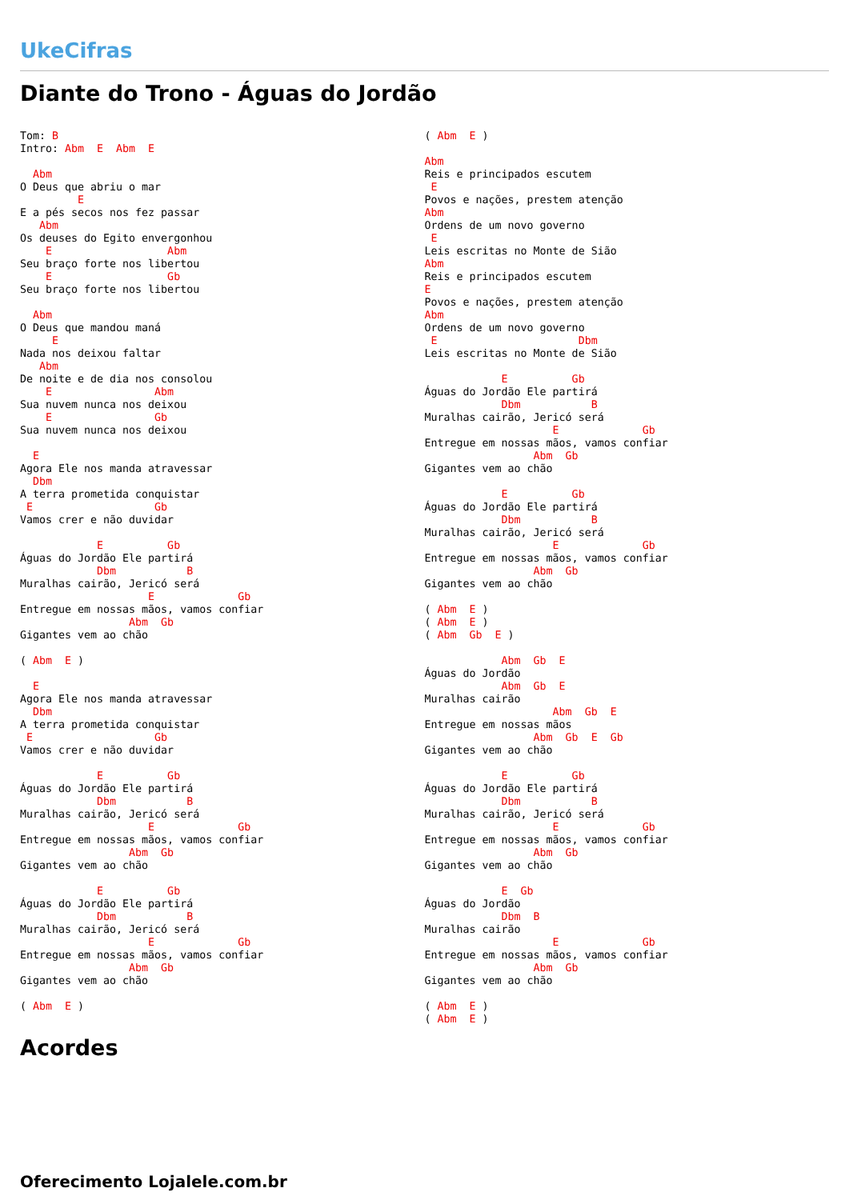UkeCifras
Diante do Trono - Águas do Jordão
Tom: B
Intro: Abm  E  Abm  E

  Abm
O Deus que abriu o mar
         E
E a pés secos nos fez passar
   Abm
Os deuses do Egito envergonhou
    E                  Abm
Seu braço forte nos libertou
    E                  Gb
Seu braço forte nos libertou

  Abm
O Deus que mandou maná
     E
Nada nos deixou faltar
   Abm
De noite e de dia nos consolou
    E                Abm
Sua nuvem nunca nos deixou
    E                Gb
Sua nuvem nunca nos deixou

  E
Agora Ele nos manda atravessar
  Dbm
A terra prometida conquistar
 E                   Gb
Vamos crer e não duvidar

            E          Gb
Águas do Jordão Ele partirá
            Dbm           B
Muralhas cairão, Jericó será
                    E             Gb
Entregue em nossas mãos, vamos confiar
                 Abm  Gb
Gigantes vem ao chão

( Abm  E )

  E
Agora Ele nos manda atravessar
  Dbm
A terra prometida conquistar
 E                   Gb
Vamos crer e não duvidar

            E          Gb
Águas do Jordão Ele partirá
            Dbm           B
Muralhas cairão, Jericó será
                    E             Gb
Entregue em nossas mãos, vamos confiar
                 Abm  Gb
Gigantes vem ao chão

            E          Gb
Águas do Jordão Ele partirá
            Dbm           B
Muralhas cairão, Jericó será
                    E             Gb
Entregue em nossas mãos, vamos confiar
                 Abm  Gb
Gigantes vem ao chão

( Abm  E )
( Abm  E )

Abm
Reis e principados escutem
 E
Povos e nações, prestem atenção
Abm
Ordens de um novo governo
 E
Leis escritas no Monte de Sião
Abm
Reis e principados escutem
E
Povos e nações, prestem atenção
Abm
Ordens de um novo governo
 E                      Dbm
Leis escritas no Monte de Sião

            E          Gb
Águas do Jordão Ele partirá
            Dbm           B
Muralhas cairão, Jericó será
                    E             Gb
Entregue em nossas mãos, vamos confiar
                 Abm  Gb
Gigantes vem ao chão

            E          Gb
Águas do Jordão Ele partirá
            Dbm           B
Muralhas cairão, Jericó será
                    E             Gb
Entregue em nossas mãos, vamos confiar
                 Abm  Gb
Gigantes vem ao chão

( Abm  E )
( Abm  E )
( Abm  Gb  E )

            Abm  Gb  E
Águas do Jordão
            Abm  Gb  E
Muralhas cairão
                    Abm  Gb  E
Entregue em nossas mãos
                 Abm  Gb  E  Gb
Gigantes vem ao chão

            E          Gb
Águas do Jordão Ele partirá
            Dbm           B
Muralhas cairão, Jericó será
                    E             Gb
Entregue em nossas mãos, vamos confiar
                 Abm  Gb
Gigantes vem ao chão

            E  Gb
Águas do Jordão
            Dbm  B
Muralhas cairão
                    E             Gb
Entregue em nossas mãos, vamos confiar
                 Abm  Gb
Gigantes vem ao chão

( Abm  E )
( Abm  E )
Acordes
Oferecimento Lojalele.com.br